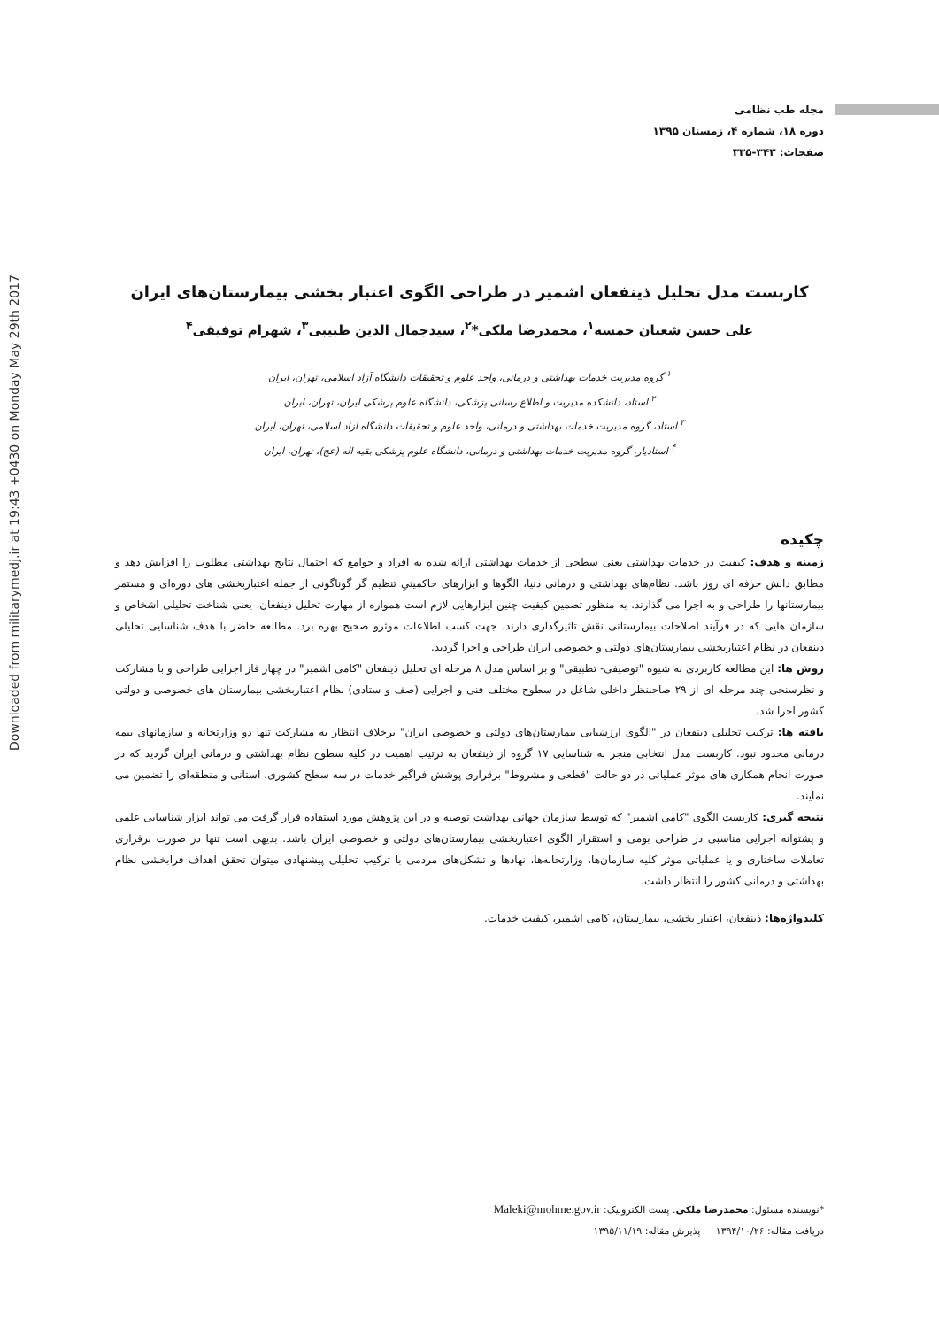Downloaded from militarymedj.ir at 19:43 +0430 on Monday May 29th 2017
مجله طب نظامی
دوره ۱۸، شماره ۴، زمستان ۱۳۹۵
صفحات: ۳۴۳-۳۳۵
کاربست مدل تحلیل ذینفعان اشمیر در طراحی الگوی اعتبار بخشی بیمارستان‌های ایران
علی حسن شعبان خمسه<sup>۱</sup>، محمدرضا ملکی*<sup>۲</sup>، سیدجمال الدین طبیبی<sup>۳</sup>، شهرام توفیقی<sup>۴</sup>
<sup>۱</sup> گروه مدیریت خدمات بهداشتی و درمانی، واحد علوم و تحقیقات دانشگاه آزاد اسلامی، تهران، ایران
<sup>۲</sup> استاد، دانشکده مدیریت و اطلاع رسانی پزشکی، دانشگاه علوم پزشکی ایران، تهران، ایران
<sup>۳</sup> استاد، گروه مدیریت خدمات بهداشتی و درمانی، واحد علوم و تحقیقات دانشگاه آزاد اسلامی، تهران، ایران
<sup>۴</sup> استادیار، گروه مدیریت خدمات بهداشتی و درمانی، دانشگاه علوم پزشکی بقیه اله (عج)، تهران، ایران
چکیده
زمینه و هدف: کیفیت در خدمات بهداشتی یعنی سطحی از خدمات بهداشتی ارائه شده به افراد و جوامع که احتمال نتایج بهداشتی مطلوب را افزایش دهد و مطابق دانش حرفه ای روز باشد. نظام‌های بهداشتی و درمانی دنیا، الگوها و ابزارهای حاکمیتیِ تنظیم گر گوناگونی از جمله اعتباربخشی های دوره‌ای و مستمر بیمارستانها را طراحی و به اجرا می گذارند. به منظور تضمین کیفیت چنین ابزارهایی لازم است همواره از مهارت تحلیل ذینفعان، یعنی شناخت تحلیلی اشخاص و سازمان هایی که در فرآیند اصلاحات بیمارستانی نقش تاثیرگذاری دارند، جهت کسب اطلاعات موثرو صحیح بهره برد. مطالعه حاضر با هدف شناسایی تحلیلی ذینفعان در نظام اعتباربخشی بیمارستان‌های دولتی و خصوصی ایران طراحی و اجرا گردید.
روش ها: این مطالعه کاربردی به شیوه "توصیفی- تطبیقی" و بر اساس مدل ۸ مرحله ای تحلیل ذینفعان "کامی اشمیر" در چهار فاز اجرایی طراحی و با مشارکت و نظرسنجی چند مرحله ای از ۲۹ صاحبنظر داخلی شاغل در سطوح مختلف فنی و اجرایی (صف و ستادی) نظام اعتباربخشی بیمارستان های خصوصی و دولتی کشور اجرا شد.
یافته ها: ترکیب تحلیلی ذینفعان در "الگوی ارزشیابی بیمارستان‌های دولتی و خصوصی ایران" برخلاف انتظار به مشارکت تنها دو وزارتخانه و سازمانهای بیمه درمانی محدود نبود. کاربست مدل انتخابی منجر به شناسایی ۱۷ گروه از ذینفعان به ترتیب اهمیت در کلیه سطوح نظام بهداشتی و درمانی ایران گردید که در صورت انجام همکاری های موثر عملیاتی در دو حالت "قطعی و مشروط" برقراری پوشش فراگیر خدمات در سه سطح کشوری، استانی و منطقه‌ای را تضمین می نمایند.
نتیجه گیری: کاربست الگوی "کامی اشمیر" که توسط سازمان جهانی بهداشت توصیه و در این پژوهش مورد استفاده قرار گرفت می تواند ابزار شناسایی علمی و پشتوانه اجرایی مناسبی در طراحی بومی و استقرار الگوی اعتباربخشی بیمارستان‌های دولتی و خصوصی ایران باشد. بدیهی است تنها در صورت برقراری تعاملات ساختاری و یا عملیاتی موثر کلیه سازمان‌ها، وزارتخانه‌ها، نهادها و تشکل‌های مردمی با ترکیب تحلیلی پیشنهادی میتوان تحقق اهداف فرابخشی نظام بهداشتی و درمانی کشور را انتظار داشت.
کلیدواژه‌ها: ذینفعان، اعتبار بخشی، بیمارستان، کامی اشمیر، کیفیت خدمات.
*نویسنده مسئول: محمدرضا ملکی. پست الکترونیک: Maleki@mohme.gov.ir
دریافت مقاله: ۱۳۹۴/۱۰/۲۶ پذیرش مقاله: ۱۳۹۵/۱۱/۱۹